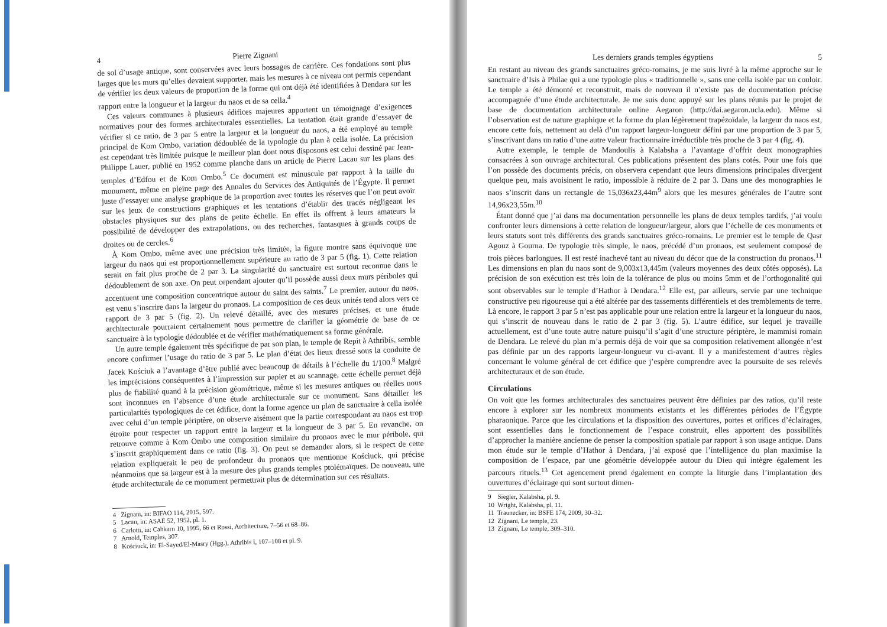4 Pierre Zignani
de sol d’usage antique, sont conservées avec leurs bossages de carrière. Ces fondations sont plus larges que les murs qu’elles devaient supporter, mais les mesures à ce niveau ont permis cependant de vérifier les deux valeurs de proportion de la forme qui ont déjà été identifiées à Dendara sur les rapport entre la longueur et la largeur du naos et de sa cella.<sup>4</sup>
Ces valeurs communes à plusieurs édifices majeures apportent un témoignage d’exigences normatives pour des formes architecturales essentielles. La tentation était grande d’essayer de vérifier si ce ratio, de 3 par 5 entre la largeur et la longueur du naos, a été employé au temple principal de Kom Ombo, variation dédoublée de la typologie du plan à cella isolée. La précision est cependant très limitée puisque le meilleur plan dont nous disposons est celui dessiné par Jean-Philippe Lauer, publié en 1952 comme planche dans un article de Pierre Lacau sur les plans des temples d’Edfou et de Kom Ombo.<sup>5</sup> Ce document est minuscule par rapport à la taille du monument, même en pleine page des Annales du Services des Antiquités de l’Égypte. Il permet juste d’essayer une analyse graphique de la proportion avec toutes les réserves que l’on peut avoir sur les jeux de constructions graphiques et les tentations d’établir des tracés négligeant les obstacles physiques sur des plans de petite échelle. En effet ils offrent à leurs amateurs la possibilité de développer des extrapolations, ou des recherches, fantasques à grands coups de droites ou de cercles.<sup>6</sup>
À Kom Ombo, même avec une précision très limitée, la figure montre sans équivoque une largeur du naos qui est proportionnellement supérieure au ratio de 3 par 5 (fig. 1). Cette relation serait en fait plus proche de 2 par 3. La singularité du sanctuaire est surtout reconnue dans le dédoublement de son axe. On peut cependant ajouter qu’il possède aussi deux murs périboles qui accentuent une composition concentrique autour du saint des saints.<sup>7</sup> Le premier, autour du naos, est venu s’inscrire dans la largeur du pronaos. La composition de ces deux unités tend alors vers ce rapport de 3 par 5 (fig. 2). Un relevé détaillé, avec des mesures précises, et une étude architecturale pourraient certainement nous permettre de clarifier la géométrie de base de ce sanctuaire à la typologie dédoublée et de vérifier mathématiquement sa forme générale.
Un autre temple également très spécifique de par son plan, le temple de Repit à Athribis, semble encore confirmer l’usage du ratio de 3 par 5. Le plan d’état des lieux dressé sous la conduite de Jacek Kościuk a l’avantage d’être publié avec beaucoup de détails à l’échelle du 1/100.<sup>8</sup> Malgré les imprécisions conséquentes à l’impression sur papier et au scannage, cette échelle permet déjà plus de fiabilité quand à la précision géométrique, même si les mesures antiques ou réelles nous sont inconnues en l’absence d’une étude architecturale sur ce monument. Sans détailler les particularités typologiques de cet édifice, dont la forme agence un plan de sanctuaire à cella isolée avec celui d’un temple périptère, on observe aisément que la partie correspondant au naos est trop étroite pour respecter un rapport entre la largeur et la longueur de 3 par 5. En revanche, on retrouve comme à Kom Ombo une composition similaire du pronaos avec le mur péribole, qui s’inscrit graphiquement dans ce ratio (fig. 3). On peut se demander alors, si le respect de cette relation expliquerait le peu de profondeur du pronaos que mentionne Kościuck, qui précise néanmoins que sa largeur est à la mesure des plus grands temples ptolémaïques. De nouveau, une étude architecturale de ce monument permettrait plus de détermination sur ces résultats.
4 Zignani, in: BIFAO 114, 2015, 597.
5 Lacau, in: ASAE 52, 1952, pl. 1.
6 Carlotti, in: Cahkarn 10, 1995, 66 et Rossi, Architecture, 7–56 et 68–86.
7 Arnold, Temples, 307.
8 Kościuck, in: El-Sayed/El-Masry (Hgg.), Athribis I, 107–108 et pl. 9.
Les derniers grands temples égyptiens 5
En restant au niveau des grands sanctuaires gréco-romains, je me suis livré à la même approche sur le sanctuaire d’Isis à Philae qui a une typologie plus « traditionnelle », sans une cella isolée par un couloir. Le temple a été démonté et reconstruit, mais de nouveau il n’existe pas de documentation précise accompagnée d’une étude architecturale. Je me suis donc appuyé sur les plans réunis par le projet de base de documentation architecturale online Aegaron (http://dai.aegaron.ucla.edu). Même si l’observation est de nature graphique et la forme du plan légèrement trapézoïdale, la largeur du naos est, encore cette fois, nettement au delà d’un rapport largeur-longueur défini par une proportion de 3 par 5, s’inscrivant dans un ratio d’une autre valeur fractionnaire irréductible très proche de 3 par 4 (fig. 4).
Autre exemple, le temple de Mandoulis à Kalabsha a l’avantage d’offrir deux monographies consacrées à son ouvrage architectural. Ces publications présentent des plans cotés. Pour une fois que l’on possède des documents précis, on observera cependant que leurs dimensions principales divergent quelque peu, mais avoisinent le ratio, impossible à réduire de 2 par 3. Dans une des monographies le naos s’inscrit dans un rectangle de 15,036x23,44m<sup>9</sup> alors que les mesures générales de l’autre sont 14,96x23,55m.<sup>10</sup>
Étant donné que j’ai dans ma documentation personnelle les plans de deux temples tardifs, j’ai voulu confronter leurs dimensions à cette relation de longueur/largeur, alors que l’échelle de ces monuments et leurs statuts sont très différents des grands sanctuaires gréco-romains. Le premier est le temple de Qasr Agouz à Gourna. De typologie très simple, le naos, précédé d’un pronaos, est seulement composé de trois pièces barlongues. Il est resté inachevé tant au niveau du décor que de la construction du pronaos.<sup>11</sup> Les dimensions en plan du naos sont de 9,003x13,445m (valeurs moyennes des deux côtés opposés). La précision de son exécution est très loin de la tolérance de plus ou moins 5mm et de l’orthogonalité qui sont observables sur le temple d’Hathor à Dendara.<sup>12</sup> Elle est, par ailleurs, servie par une technique constructive peu rigoureuse qui a été altérée par des tassements différentiels et des tremblements de terre. Là encore, le rapport 3 par 5 n’est pas applicable pour une relation entre la largeur et la longueur du naos, qui s’inscrit de nouveau dans le ratio de 2 par 3 (fig. 5). L’autre édifice, sur lequel je travaille actuellement, est d’une toute autre nature puisqu’il s’agit d’une structure périptère, le mammisi romain de Dendara. Le relevé du plan m’a permis déjà de voir que sa composition relativement allongée n’est pas définie par un des rapports largeur-longueur vu ci-avant. Il y a manifestement d’autres règles concernant le volume général de cet édifice que j’espère comprendre avec la poursuite de ses relevés architecturaux et de son étude.
Circulations
On voit que les formes architecturales des sanctuaires peuvent être définies par des ratios, qu’il reste encore à explorer sur les nombreux monuments existants et les différentes périodes de l’Égypte pharaonique. Parce que les circulations et la disposition des ouvertures, portes et orifices d’éclairages, sont essentielles dans le fonctionnement de l’espace construit, elles apportent des possibilités d’approcher la manière ancienne de penser la composition spatiale par rapport à son usage antique. Dans mon étude sur le temple d’Hathor à Dendara, j’ai exposé que l’intelligence du plan maximise la composition de l’espace, par une géométrie développée autour du Dieu qui intègre également les parcours rituels.<sup>13</sup> Cet agencement prend également en compte la liturgie dans l’implantation des ouvertures d’éclairage qui sont surtout dimen-
9 Siegler, Kalabsha, pl. 9.
10 Wright, Kalabsha, pl. 11.
11 Traunecker, in: BSFE 174, 2009, 30–32.
12 Zignani, Le temple, 23.
13 Zignani, Le temple, 309–310.